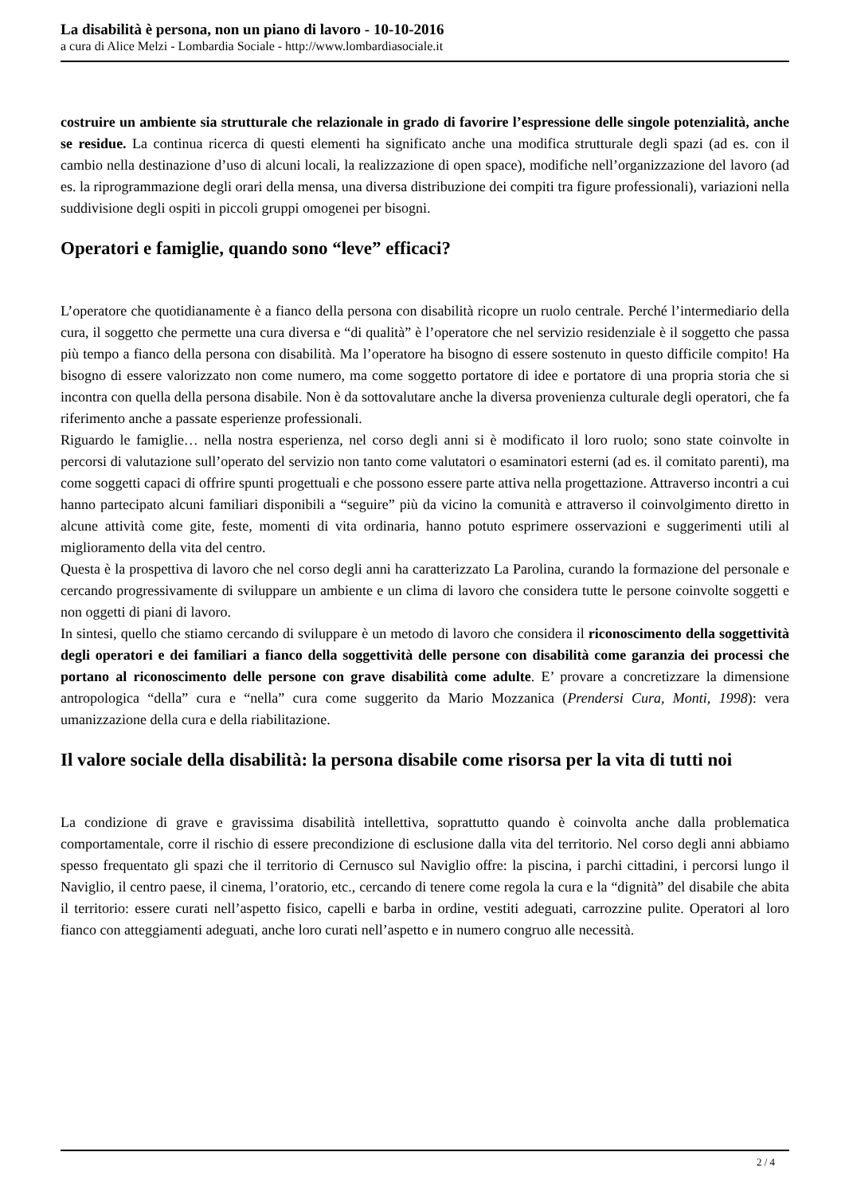La disabilità è persona, non un piano di lavoro - 10-10-2016
a cura di Alice Melzi - Lombardia Sociale - http://www.lombardiasociale.it
costruire un ambiente sia strutturale che relazionale in grado di favorire l’espressione delle singole potenzialità, anche se residue. La continua ricerca di questi elementi ha significato anche una modifica strutturale degli spazi (ad es. con il cambio nella destinazione d’uso di alcuni locali, la realizzazione di open space), modifiche nell’organizzazione del lavoro (ad es. la riprogrammazione degli orari della mensa, una diversa distribuzione dei compiti tra figure professionali), variazioni nella suddivisione degli ospiti in piccoli gruppi omogenei per bisogni.
Operatori e famiglie, quando sono “leve” efficaci?
L’operatore che quotidianamente è a fianco della persona con disabilità ricopre un ruolo centrale. Perché l’intermediario della cura, il soggetto che permette una cura diversa e “di qualità” è l’operatore che nel servizio residenziale è il soggetto che passa più tempo a fianco della persona con disabilità. Ma l’operatore ha bisogno di essere sostenuto in questo difficile compito! Ha bisogno di essere valorizzato non come numero, ma come soggetto portatore di idee e portatore di una propria storia che si incontra con quella della persona disabile. Non è da sottovalutare anche la diversa provenienza culturale degli operatori, che fa riferimento anche a passate esperienze professionali.
Riguardo le famiglie… nella nostra esperienza, nel corso degli anni si è modificato il loro ruolo; sono state coinvolte in percorsi di valutazione sull’operato del servizio non tanto come valutatori o esaminatori esterni (ad es. il comitato parenti), ma come soggetti capaci di offrire spunti progettuali e che possono essere parte attiva nella progettazione. Attraverso incontri a cui hanno partecipato alcuni familiari disponibili a “seguire” più da vicino la comunità e attraverso il coinvolgimento diretto in alcune attività come gite, feste, momenti di vita ordinaria, hanno potuto esprimere osservazioni e suggerimenti utili al miglioramento della vita del centro.
Questa è la prospettiva di lavoro che nel corso degli anni ha caratterizzato La Parolina, curando la formazione del personale e cercando progressivamente di sviluppare un ambiente e un clima di lavoro che considera tutte le persone coinvolte soggetti e non oggetti di piani di lavoro.
In sintesi, quello che stiamo cercando di sviluppare è un metodo di lavoro che considera il riconoscimento della soggettività degli operatori e dei familiari a fianco della soggettività delle persone con disabilità come garanzia dei processi che portano al riconoscimento delle persone con grave disabilità come adulte. E’ provare a concretizzare la dimensione antropologica “della” cura e “nella” cura come suggerito da Mario Mozzanica (Prendersi Cura, Monti, 1998): vera umanizzazione della cura e della riabilitazione.
Il valore sociale della disabilità: la persona disabile come risorsa per la vita di tutti noi
La condizione di grave e gravissima disabilità intellettiva, soprattutto quando è coinvolta anche dalla problematica comportamentale, corre il rischio di essere precondizione di esclusione dalla vita del territorio. Nel corso degli anni abbiamo spesso frequentato gli spazi che il territorio di Cernusco sul Naviglio offre: la piscina, i parchi cittadini, i percorsi lungo il Naviglio, il centro paese, il cinema, l’oratorio, etc., cercando di tenere come regola la cura e la “dignità” del disabile che abita il territorio: essere curati nell’aspetto fisico, capelli e barba in ordine, vestiti adeguati, carrozzine pulite. Operatori al loro fianco con atteggiamenti adeguati, anche loro curati nell’aspetto e in numero congruo alle necessità.
2 / 4